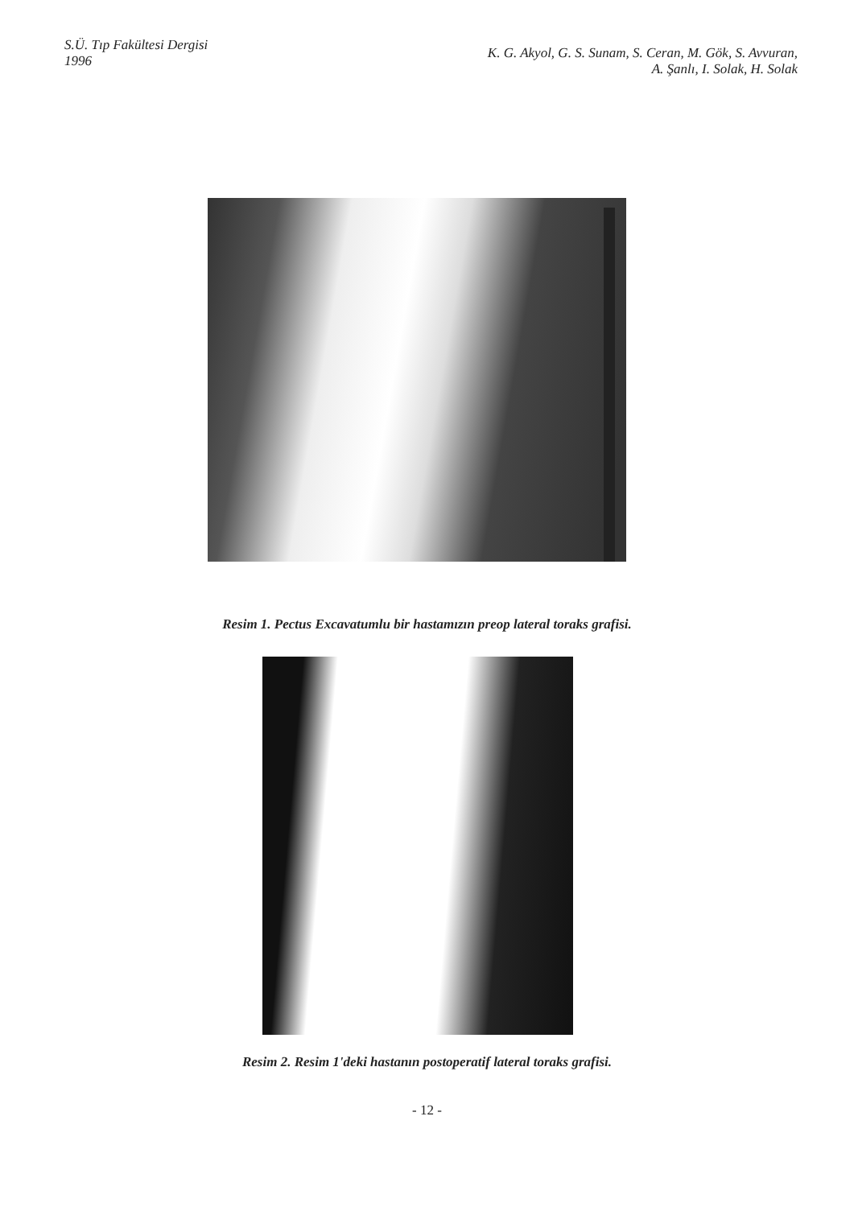S.Ü. Tıp Fakültesi Dergisi
1996
K. G. Akyol, G. S. Sunam, S. Ceran, M. Gök, S. Avvuran,
A. Şanlı, I. Solak, H. Solak
Resim 1. Pectus Excavatumlu bir hastamızın preop lateral toraks grafisi.
Resim 2. Resim 1'deki hastanın postoperatif lateral toraks grafisi.
- 12 -